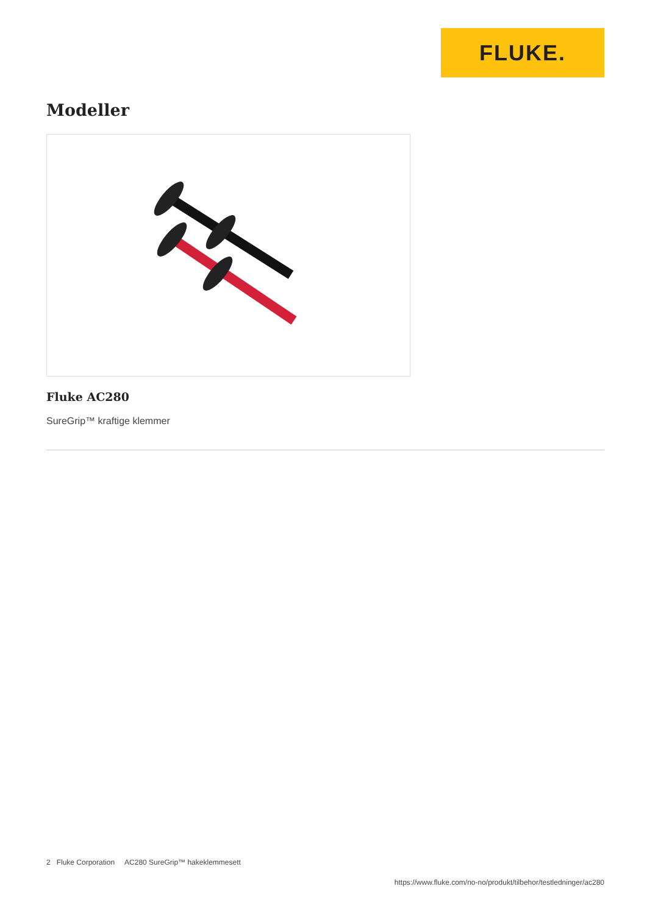FLUKE.
Modeller
Fluke AC280
SureGrip™ kraftige klemmer
2 Fluke Corporation AC280 SureGrip™ hakeklemmesett
https://www.fluke.com/no-no/produkt/tilbehor/testledninger/ac280